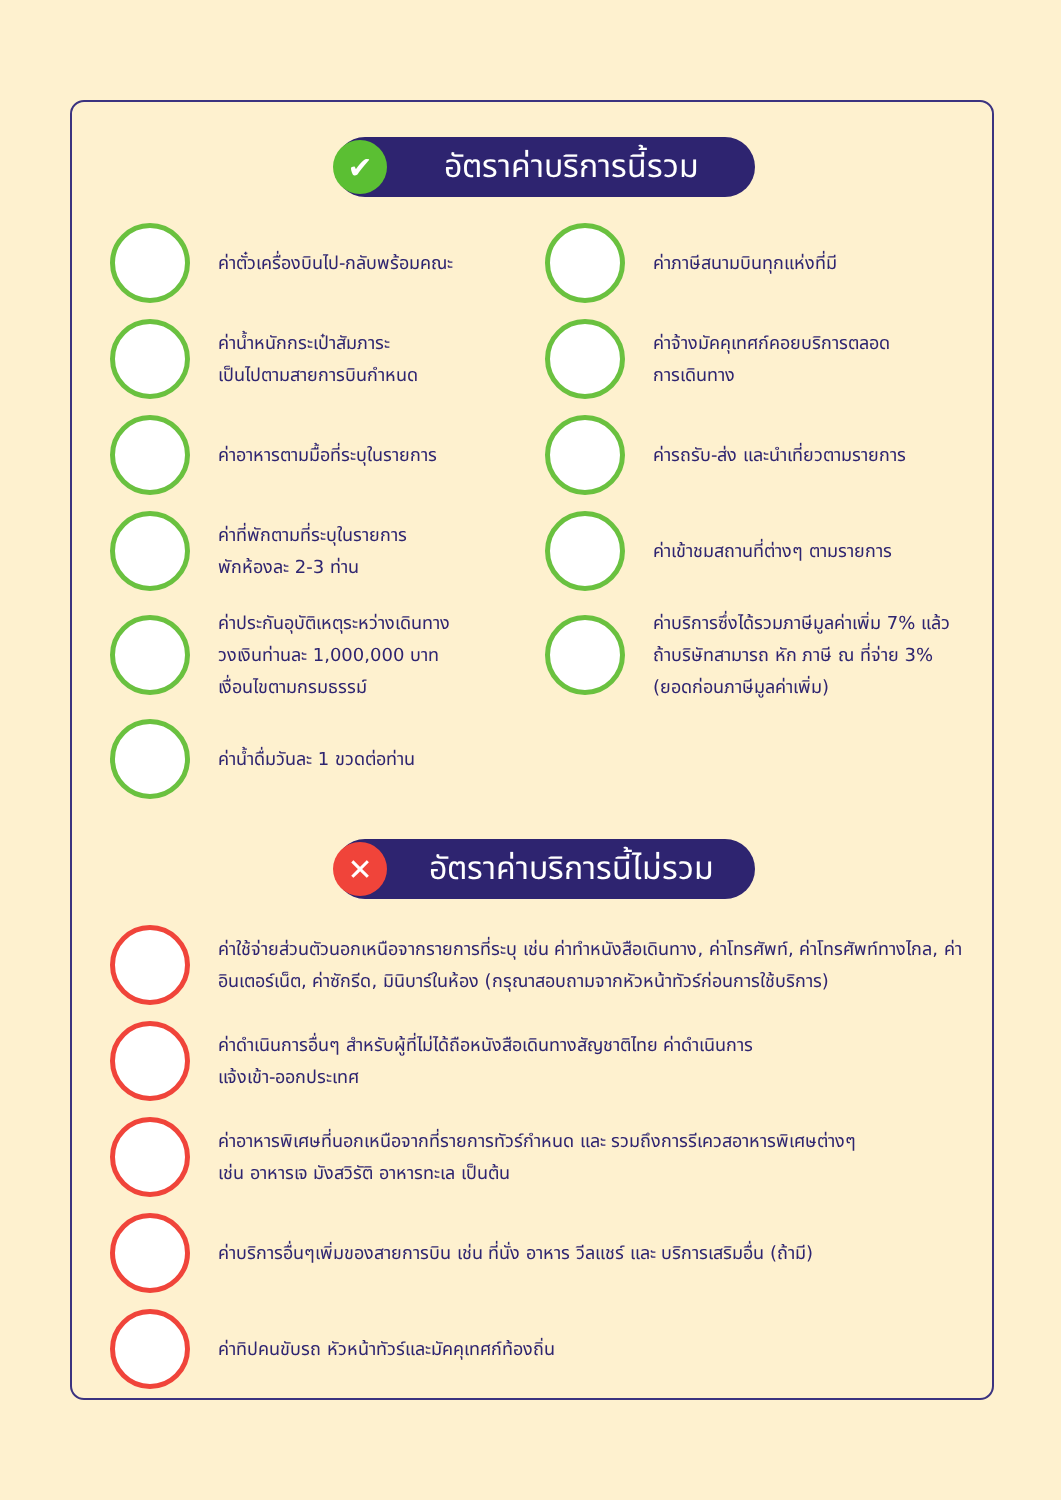✔
อัตราค่าบริการนี้รวม
ค่าตั๋วเครื่องบินไป-กลับพร้อมคณะ
ค่าภาษีสนามบินทุกแห่งที่มี
ค่าน้ำหนักกระเป๋าสัมภาระ
เป็นไปตามสายการบินกำหนด
ค่าจ้างมัคคุเทศก์คอยบริการตลอด
การเดินทาง
ค่าอาหารตามมื้อที่ระบุในรายการ
ค่ารถรับ-ส่ง และนำเที่ยวตามรายการ
ค่าที่พักตามที่ระบุในรายการ
พักห้องละ 2-3 ท่าน
ค่าเข้าชมสถานที่ต่างๆ ตามรายการ
ค่าประกันอุบัติเหตุระหว่างเดินทาง
วงเงินท่านละ 1,000,000 บาท
เงื่อนไขตามกรมธรรม์
ค่าบริการซึ่งได้รวมภาษีมูลค่าเพิ่ม 7% แล้ว
ถ้าบริษัทสามารถ หัก ภาษี ณ ที่จ่าย 3%
(ยอดก่อนภาษีมูลค่าเพิ่ม)
ค่าน้ำดื่มวันละ 1 ขวดต่อท่าน
✕
อัตราค่าบริการนี้ไม่รวม
ค่าใช้จ่ายส่วนตัวนอกเหนือจากรายการที่ระบุ เช่น ค่าทำหนังสือเดินทาง, ค่าโทรศัพท์, ค่าโทรศัพท์ทางไกล, ค่าอินเตอร์เน็ต, ค่าซักรีด, มินิบาร์ในห้อง (กรุณาสอบถามจากหัวหน้าทัวร์ก่อนการใช้บริการ)
ค่าดำเนินการอื่นๆ สำหรับผู้ที่ไม่ได้ถือหนังสือเดินทางสัญชาติไทย ค่าดำเนินการ
แจ้งเข้า-ออกประเทศ
ค่าอาหารพิเศษที่นอกเหนือจากที่รายการทัวร์กำหนด และ รวมถึงการรีเควสอาหารพิเศษต่างๆ
เช่น อาหารเจ มังสวิรัติ อาหารทะเล เป็นต้น
ค่าบริการอื่นๆเพิ่มของสายการบิน เช่น ที่นั่ง อาหาร วีลแชร์ และ บริการเสริมอื่น (ถ้ามี)
ค่าทิปคนขับรถ หัวหน้าทัวร์และมัคคุเทศก์ท้องถิ่น